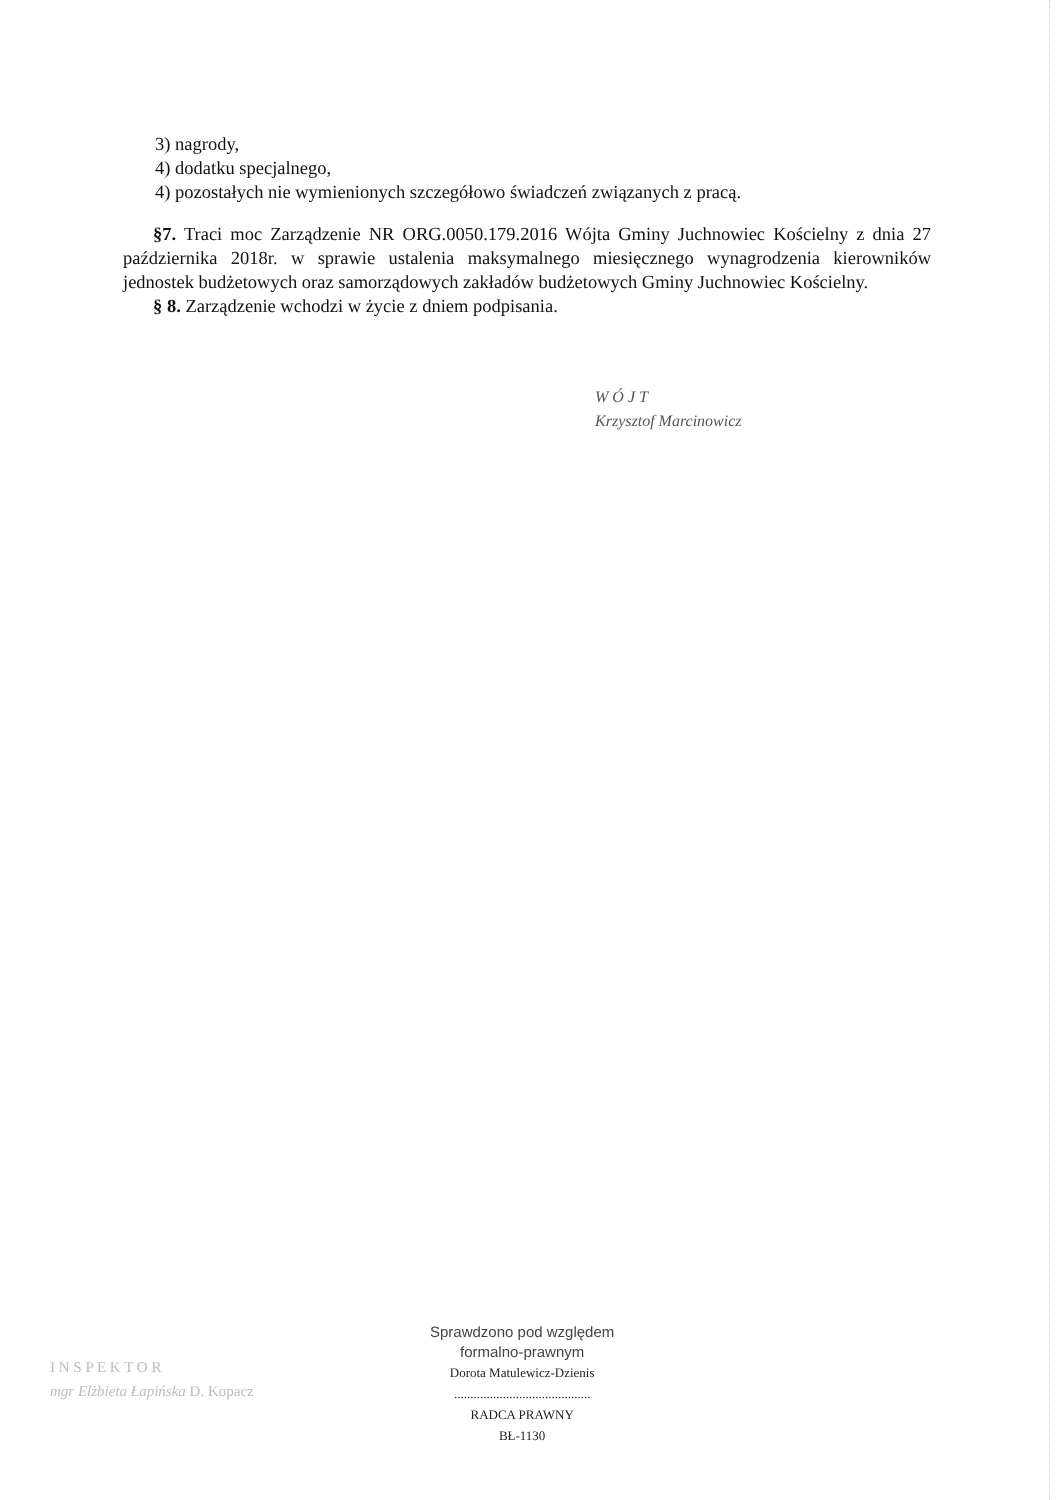3) nagrody,
4) dodatku specjalnego,
4) pozostałych nie wymienionych szczegółowo świadczeń związanych z pracą.
§7. Traci moc Zarządzenie NR ORG.0050.179.2016 Wójta Gminy Juchnowiec Kościelny z dnia 27 października 2018r. w sprawie ustalenia maksymalnego miesięcznego wynagrodzenia kierowników jednostek budżetowych oraz samorządowych zakładów budżetowych Gminy Juchnowiec Kościelny.
§ 8. Zarządzenie wchodzi w życie z dniem podpisania.
W Ó J T
Krzysztof Marcinowicz
I N S P E K T O R
mgr Elżbieta Łapińska D. Kopacz
Sprawdzono pod względem
formalno-prawnym
Dorota Matulewicz-Dzienis
..........................................
RADCA PRAWNY
BŁ-1130